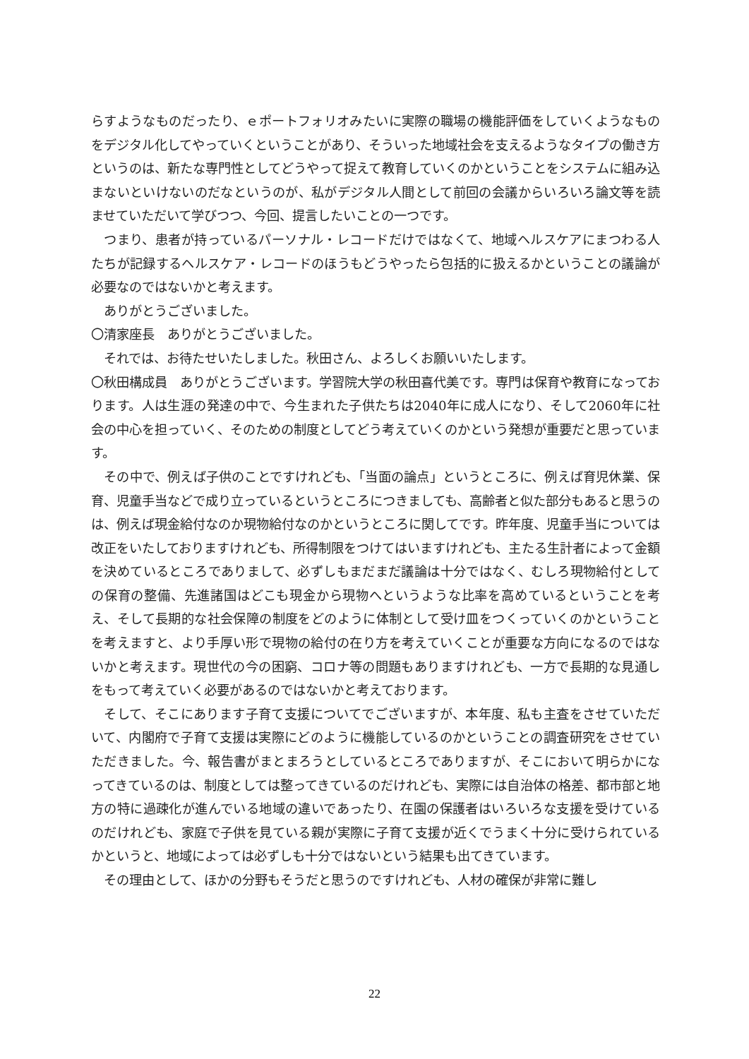らすようなものだったり、ｅポートフォリオみたいに実際の職場の機能評価をしていくようなものをデジタル化してやっていくということがあり、そういった地域社会を支えるようなタイプの働き方というのは、新たな専門性としてどうやって捉えて教育していくのかということをシステムに組み込まないといけないのだなというのが、私がデジタル人間として前回の会議からいろいろ論文等を読ませていただいて学びつつ、今回、提言したいことの一つです。
つまり、患者が持っているパーソナル・レコードだけではなくて、地域ヘルスケアにまつわる人たちが記録するヘルスケア・レコードのほうもどうやったら包括的に扱えるかということの議論が必要なのではないかと考えます。
ありがとうございました。
〇清家座長　ありがとうございました。
それでは、お待たせいたしました。秋田さん、よろしくお願いいたします。
〇秋田構成員　ありがとうございます。学習院大学の秋田喜代美です。専門は保育や教育になっております。人は生涯の発達の中で、今生まれた子供たちは2040年に成人になり、そして2060年に社会の中心を担っていく、そのための制度としてどう考えていくのかという発想が重要だと思っています。
その中で、例えば子供のことですけれども、「当面の論点」というところに、例えば育児休業、保育、児童手当などで成り立っているというところにつきましても、高齢者と似た部分もあると思うのは、例えば現金給付なのか現物給付なのかというところに関してです。昨年度、児童手当については改正をいたしておりますけれども、所得制限をつけてはいますけれども、主たる生計者によって金額を決めているところでありまして、必ずしもまだまだ議論は十分ではなく、むしろ現物給付としての保育の整備、先進諸国はどこも現金から現物へというような比率を高めているということを考え、そして長期的な社会保障の制度をどのように体制として受け皿をつくっていくのかということを考えますと、より手厚い形で現物の給付の在り方を考えていくことが重要な方向になるのではないかと考えます。現世代の今の困窮、コロナ等の問題もありますけれども、一方で長期的な見通しをもって考えていく必要があるのではないかと考えております。
そして、そこにあります子育て支援についてでございますが、本年度、私も主査をさせていただいて、内閣府で子育て支援は実際にどのように機能しているのかということの調査研究をさせていただきました。今、報告書がまとまろうとしているところでありますが、そこにおいて明らかになってきているのは、制度としては整ってきているのだけれども、実際には自治体の格差、都市部と地方の特に過疎化が進んでいる地域の違いであったり、在園の保護者はいろいろな支援を受けているのだけれども、家庭で子供を見ている親が実際に子育て支援が近くでうまく十分に受けられているかというと、地域によっては必ずしも十分ではないという結果も出てきています。
その理由として、ほかの分野もそうだと思うのですけれども、人材の確保が非常に難し
22